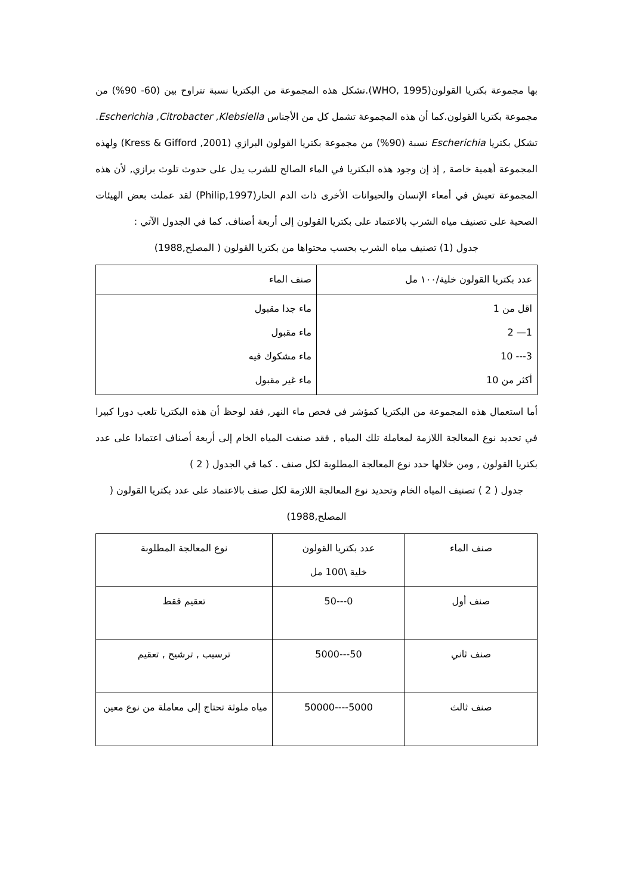بها مجموعة بكتريا القولون(WHO, 1995).تشكل هذه المجموعة من البكتريا نسبة تتراوح بين (60- 90%) من مجموعة بكتريا القولون.كما أن هذه المجموعة تشمل كل من الأجناس Escherichia ,Citrobacter ,Klebsiella. تشكل بكتريا Escherichia نسبة (90%) من مجموعة بكتريا القولون البرازي (Kress & Gifford ,2001) ولهذه المجموعة أهمية خاصة , إذ إن وجود هذه البكتريا في الماء الصالح للشرب يدل على حدوث تلوث برازي, لأن هذه المجموعة تعيش في أمعاء الإنسان والحيوانات الأخرى ذات الدم الحار(Philip,1997) لقد عملت بعض الهيئات الصحية على تصنيف مياه الشرب بالاعتماد على بكتريا القولون إلى أربعة أصناف. كما في الجدول الآتي :
جدول (1) تصنيف مياه الشرب بحسب محتواها من بكتريا القولون ( المصلح,1988)
| عدد بكتريا القولون خلية/١٠٠ مل | صنف الماء |
| --- | --- |
| اقل من 1 1— 2 3--- 10 أكثر من 10 | ماء جدا مقبول ماء مقبول ماء مشكوك فيه ماء غير مقبول |
أما استعمال هذه المجموعة من البكتريا كمؤشر في فحص ماء النهر, فقد لوحظ أن هذه البكتريا تلعب دورا كبيرا في تحديد نوع المعالجة اللازمة لمعاملة تلك المياه , فقد صنفت المياه الخام إلى أربعة أصناف اعتمادا على عدد بكتريا القولون , ومن خلالها حدد نوع المعالجة المطلوبة لكل صنف . كما في الجدول ( 2 )
جدول ( 2 ) تصنيف المياه الخام وتحديد نوع المعالجة اللازمة لكل صنف بالاعتماد على عدد بكتريا القولون ( المصلح,1988)
| صنف الماء | عدد بكتريا القولون خلية \100 مل | نوع المعالجة المطلوبة |
| --- | --- | --- |
| صنف أول | 0---50 | تعقيم فقط |
| صنف ثاني | 50---5000 | ترسيب , ترشيح , تعقيم |
| صنف ثالث | 5000----50000 | مياه ملوثة تحتاج إلى معاملة من نوع معين |